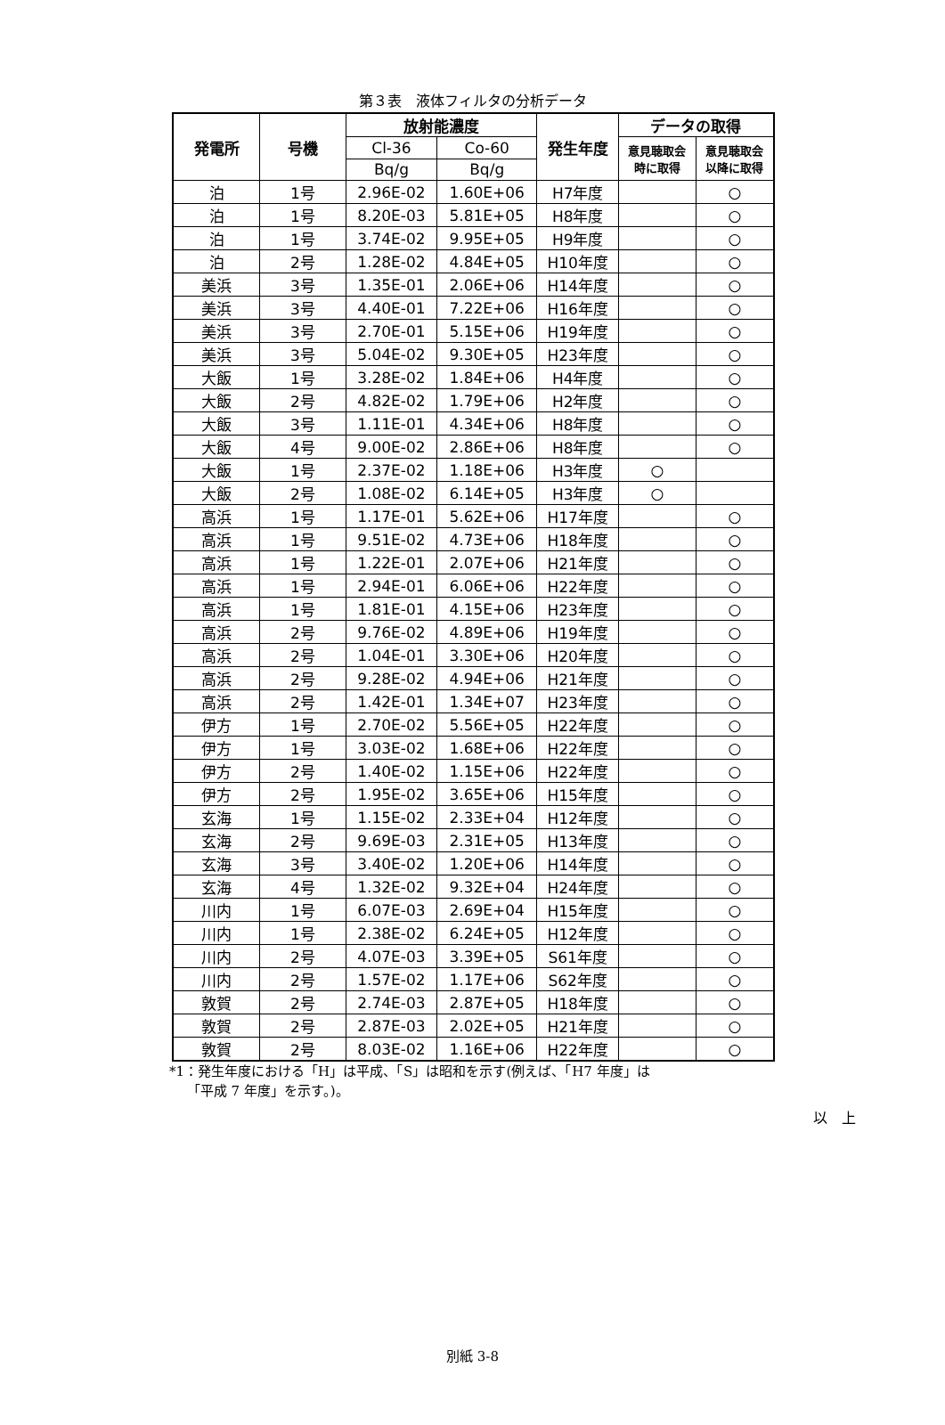第３表　液体フィルタの分析データ
| 発電所 | 号機 | 放射能濃度 | | 発生年度 | データの取得 | |
| --- | --- | --- | --- | --- | --- | --- |
| | | Cl-36 | Co-60 | | 意見聴取会 時に取得 | 意見聴取会 以降に取得 |
| | | Bq/g | Bq/g | | | |
| 泊 | 1号 | 2.96E-02 | 1.60E+06 | H7年度 | | ○ |
| 泊 | 1号 | 8.20E-03 | 5.81E+05 | H8年度 | | ○ |
| 泊 | 1号 | 3.74E-02 | 9.95E+05 | H9年度 | | ○ |
| 泊 | 2号 | 1.28E-02 | 4.84E+05 | H10年度 | | ○ |
| 美浜 | 3号 | 1.35E-01 | 2.06E+06 | H14年度 | | ○ |
| 美浜 | 3号 | 4.40E-01 | 7.22E+06 | H16年度 | | ○ |
| 美浜 | 3号 | 2.70E-01 | 5.15E+06 | H19年度 | | ○ |
| 美浜 | 3号 | 5.04E-02 | 9.30E+05 | H23年度 | | ○ |
| 大飯 | 1号 | 3.28E-02 | 1.84E+06 | H4年度 | | ○ |
| 大飯 | 2号 | 4.82E-02 | 1.79E+06 | H2年度 | | ○ |
| 大飯 | 3号 | 1.11E-01 | 4.34E+06 | H8年度 | | ○ |
| 大飯 | 4号 | 9.00E-02 | 2.86E+06 | H8年度 | | ○ |
| 大飯 | 1号 | 2.37E-02 | 1.18E+06 | H3年度 | ○ | |
| 大飯 | 2号 | 1.08E-02 | 6.14E+05 | H3年度 | ○ | |
| 高浜 | 1号 | 1.17E-01 | 5.62E+06 | H17年度 | | ○ |
| 高浜 | 1号 | 9.51E-02 | 4.73E+06 | H18年度 | | ○ |
| 高浜 | 1号 | 1.22E-01 | 2.07E+06 | H21年度 | | ○ |
| 高浜 | 1号 | 2.94E-01 | 6.06E+06 | H22年度 | | ○ |
| 高浜 | 1号 | 1.81E-01 | 4.15E+06 | H23年度 | | ○ |
| 高浜 | 2号 | 9.76E-02 | 4.89E+06 | H19年度 | | ○ |
| 高浜 | 2号 | 1.04E-01 | 3.30E+06 | H20年度 | | ○ |
| 高浜 | 2号 | 9.28E-02 | 4.94E+06 | H21年度 | | ○ |
| 高浜 | 2号 | 1.42E-01 | 1.34E+07 | H23年度 | | ○ |
| 伊方 | 1号 | 2.70E-02 | 5.56E+05 | H22年度 | | ○ |
| 伊方 | 1号 | 3.03E-02 | 1.68E+06 | H22年度 | | ○ |
| 伊方 | 2号 | 1.40E-02 | 1.15E+06 | H22年度 | | ○ |
| 伊方 | 2号 | 1.95E-02 | 3.65E+06 | H15年度 | | ○ |
| 玄海 | 1号 | 1.15E-02 | 2.33E+04 | H12年度 | | ○ |
| 玄海 | 2号 | 9.69E-03 | 2.31E+05 | H13年度 | | ○ |
| 玄海 | 3号 | 3.40E-02 | 1.20E+06 | H14年度 | | ○ |
| 玄海 | 4号 | 1.32E-02 | 9.32E+04 | H24年度 | | ○ |
| 川内 | 1号 | 6.07E-03 | 2.69E+04 | H15年度 | | ○ |
| 川内 | 1号 | 2.38E-02 | 6.24E+05 | H12年度 | | ○ |
| 川内 | 2号 | 4.07E-03 | 3.39E+05 | S61年度 | | ○ |
| 川内 | 2号 | 1.57E-02 | 1.17E+06 | S62年度 | | ○ |
| 敦賀 | 2号 | 2.74E-03 | 2.87E+05 | H18年度 | | ○ |
| 敦賀 | 2号 | 2.87E-03 | 2.02E+05 | H21年度 | | ○ |
| 敦賀 | 2号 | 8.03E-02 | 1.16E+06 | H22年度 | | ○ |
*1：発生年度における「H」は平成、「S」は昭和を示す(例えば、「H7 年度」は
　 「平成 7 年度」を示す。)。
以　上
別紙 3-8